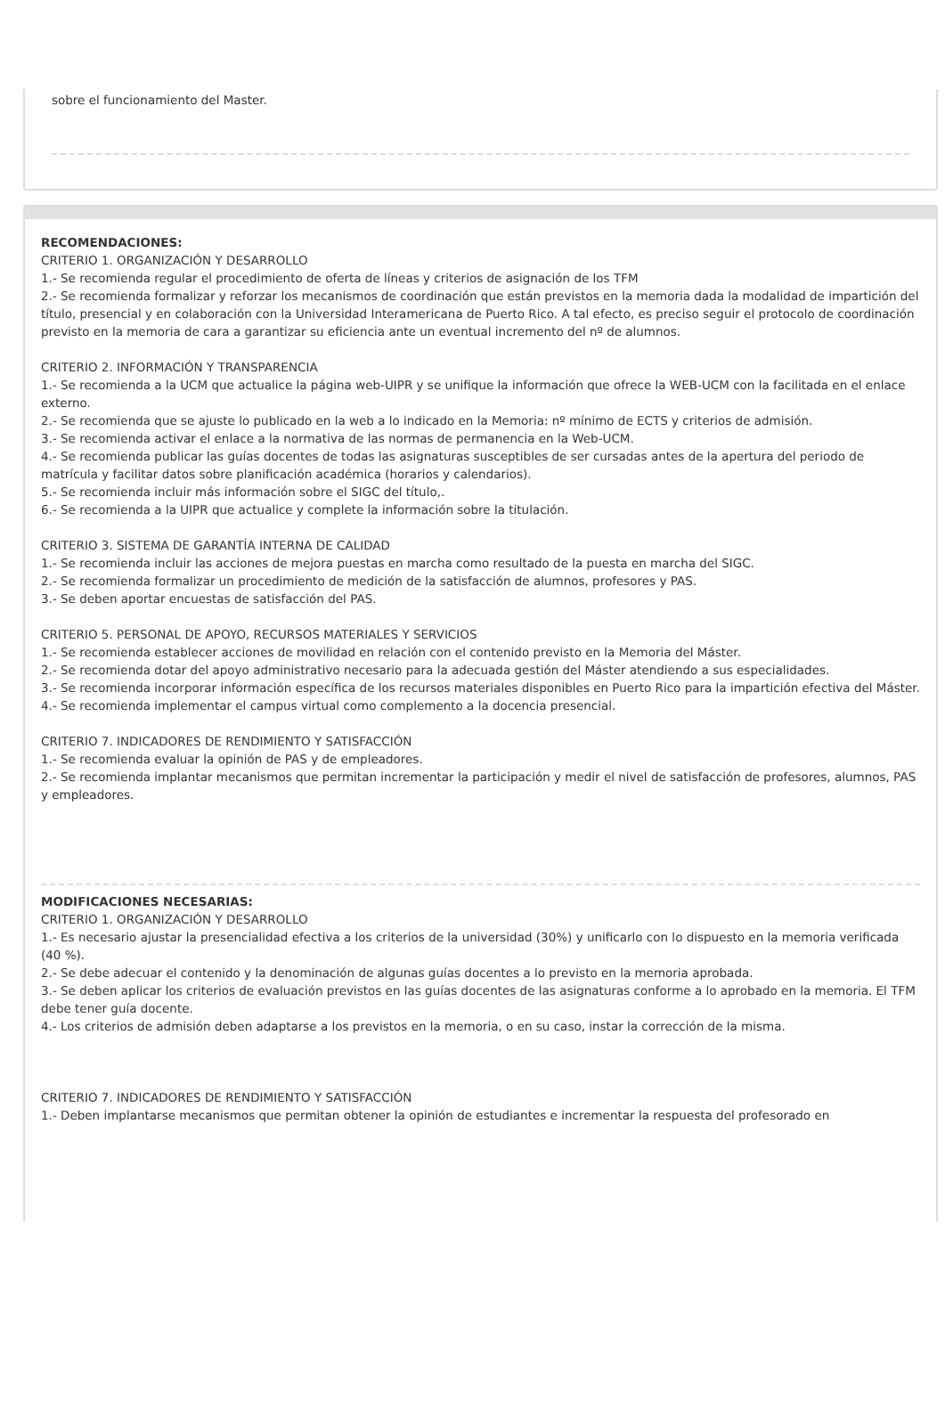sobre el funcionamiento del Master.
RECOMENDACIONES:
CRITERIO 1. ORGANIZACIÓN Y DESARROLLO
1.- Se recomienda regular el procedimiento de oferta de líneas y criterios de asignación de los TFM
2.- Se recomienda formalizar y reforzar los mecanismos de coordinación que están previstos en la memoria dada la modalidad de impartición del título, presencial y en colaboración con la Universidad Interamericana de Puerto Rico. A tal efecto, es preciso seguir el protocolo de coordinación previsto en la memoria de cara a garantizar su eficiencia ante un eventual incremento del nº de alumnos.
CRITERIO 2. INFORMACIÓN Y TRANSPARENCIA
1.- Se recomienda a la UCM que actualice la página web-UIPR y se unifique la información que ofrece la WEB-UCM con la facilitada en el enlace externo.
2.- Se recomienda que se ajuste lo publicado en la web a lo indicado en la Memoria: nº mínimo de ECTS y criterios de admisión.
3.- Se recomienda activar el enlace a la normativa de las normas de permanencia en la Web-UCM.
4.- Se recomienda publicar las guías docentes de todas las asignaturas susceptibles de ser cursadas antes de la apertura del periodo de matrícula y facilitar datos sobre planificación académica (horarios y calendarios).
5.- Se recomienda incluir más información sobre el SIGC del título,.
6.- Se recomienda a la UIPR que actualice y complete la información sobre la titulación.
CRITERIO 3. SISTEMA DE GARANTÍA INTERNA DE CALIDAD
1.- Se recomienda incluir las acciones de mejora puestas en marcha como resultado de la puesta en marcha del SIGC.
2.- Se recomienda formalizar un procedimiento de medición de la satisfacción de alumnos, profesores y PAS.
3.- Se deben aportar encuestas de satisfacción del PAS.
CRITERIO 5. PERSONAL DE APOYO, RECURSOS MATERIALES Y SERVICIOS
1.- Se recomienda establecer acciones de movilidad en relación con el contenido previsto en la Memoria del Máster.
2.- Se recomienda dotar del apoyo administrativo necesario para la adecuada gestión del Máster atendiendo a sus especialidades.
3.- Se recomienda incorporar información específica de los recursos materiales disponibles en Puerto Rico para la impartición efectiva del Máster.
4.- Se recomienda implementar el campus virtual como complemento a la docencia presencial.
CRITERIO 7. INDICADORES DE RENDIMIENTO Y SATISFACCIÓN
1.- Se recomienda evaluar la opinión de PAS y de empleadores.
2.- Se recomienda implantar mecanismos que permitan incrementar la participación y medir el nivel de satisfacción de profesores, alumnos, PAS y empleadores.
MODIFICACIONES NECESARIAS:
CRITERIO 1. ORGANIZACIÓN Y DESARROLLO
1.- Es necesario ajustar la presencialidad efectiva a los criterios de la universidad (30%) y unificarlo con lo dispuesto en la memoria verificada (40 %).
2.- Se debe adecuar el contenido y la denominación de algunas guías docentes a lo previsto en la memoria aprobada.
3.- Se deben aplicar los criterios de evaluación previstos en las guías docentes de las asignaturas conforme a lo aprobado en la memoria. El TFM debe tener guía docente.
4.- Los criterios de admisión deben adaptarse a los previstos en la memoria, o en su caso, instar la corrección de la misma.
CRITERIO 7. INDICADORES DE RENDIMIENTO Y SATISFACCIÓN
1.- Deben implantarse mecanismos que permitan obtener la opinión de estudiantes e incrementar la respuesta del profesorado en